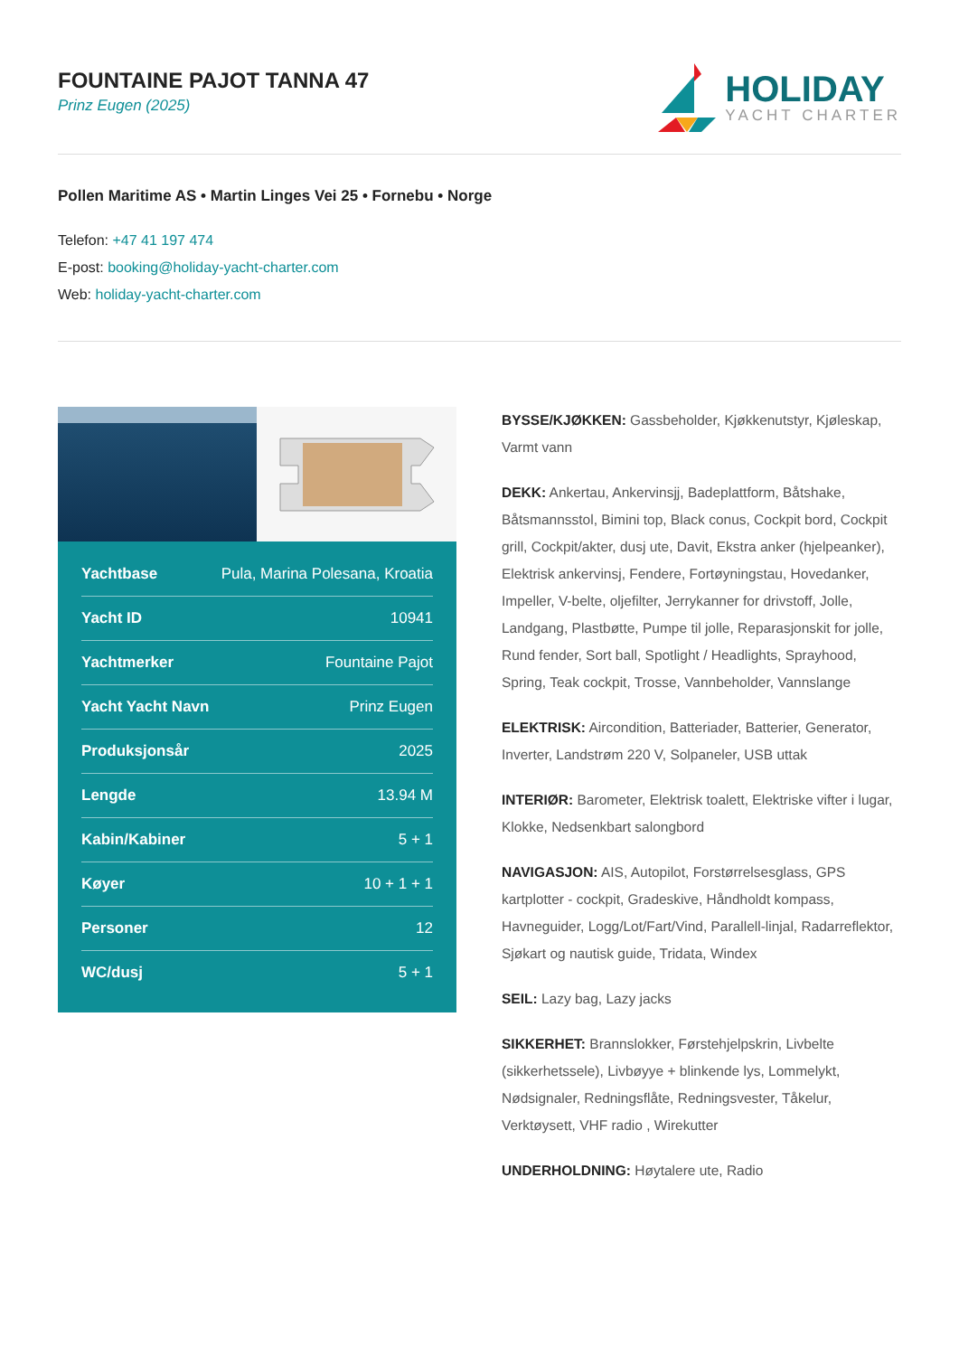FOUNTAINE PAJOT TANNA 47
Prinz Eugen (2025)
HOLIDAY
YACHT CHARTER
Pollen Maritime AS • Martin Linges Vei 25 • Fornebu • Norge
Telefon: +47 41 197 474
E-post: booking@holiday-yacht-charter.com
Web: holiday-yacht-charter.com
| Yachtbase | Pula, Marina Polesana, Kroatia |
| Yacht ID | 10941 |
| Yachtmerker | Fountaine Pajot |
| Yacht Yacht Navn | Prinz Eugen |
| Produksjonsår | 2025 |
| Lengde | 13.94 M |
| Kabin/Kabiner | 5 + 1 |
| Køyer | 10 + 1 + 1 |
| Personer | 12 |
| WC/dusj | 5 + 1 |
BYSSE/KJØKKEN: Gassbeholder, Kjøkkenutstyr, Kjøleskap, Varmt vann
DEKK: Ankertau, Ankervinsjj, Badeplattform, Båtshake, Båtsmannsstol, Bimini top, Black conus, Cockpit bord, Cockpit grill, Cockpit/akter, dusj ute, Davit, Ekstra anker (hjelpeanker), Elektrisk ankervinsj, Fendere, Fortøyningstau, Hovedanker, Impeller, V-belte, oljefilter, Jerrykanner for drivstoff, Jolle, Landgang, Plastbøtte, Pumpe til jolle, Reparasjonskit for jolle, Rund fender, Sort ball, Spotlight / Headlights, Sprayhood, Spring, Teak cockpit, Trosse, Vannbeholder, Vannslange
ELEKTRISK: Aircondition, Batteriader, Batterier, Generator, Inverter, Landstrøm 220 V, Solpaneler, USB uttak
INTERIØR: Barometer, Elektrisk toalett, Elektriske vifter i lugar, Klokke, Nedsenkbart salongbord
NAVIGASJON: AIS, Autopilot, Forstørrelsesglass, GPS kartplotter - cockpit, Gradeskive, Håndholdt kompass, Havneguider, Logg/Lot/Fart/Vind, Parallell-linjal, Radarreflektor, Sjøkart og nautisk guide, Tridata, Windex
SEIL: Lazy bag, Lazy jacks
SIKKERHET: Brannslokker, Førstehjelpskrin, Livbelte (sikkerhetssele), Livbøyye + blinkende lys, Lommelykt, Nødsignaler, Redningsflåte, Redningsvester, Tåkelur, Verktøysett, VHF radio , Wirekutter
UNDERHOLDNING: Høytalere ute, Radio